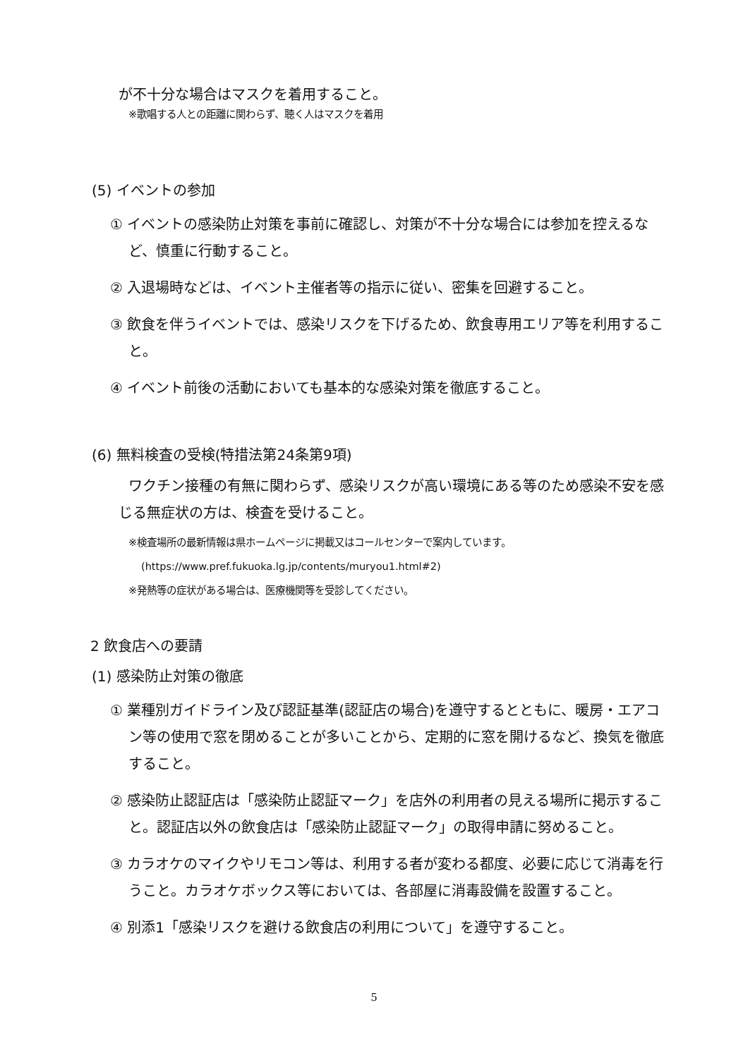が不十分な場合はマスクを着用すること。
※歌唱する人との距離に関わらず、聴く人はマスクを着用
(5) イベントの参加
① イベントの感染防止対策を事前に確認し、対策が不十分な場合には参加を控えるなど、慎重に行動すること。
② 入退場時などは、イベント主催者等の指示に従い、密集を回避すること。
③ 飲食を伴うイベントでは、感染リスクを下げるため、飲食専用エリア等を利用すること。
④ イベント前後の活動においても基本的な感染対策を徹底すること。
(6) 無料検査の受検(特措法第24条第9項)
ワクチン接種の有無に関わらず、感染リスクが高い環境にある等のため感染不安を感じる無症状の方は、検査を受けること。
※検査場所の最新情報は県ホームページに掲載又はコールセンターで案内しています。
(https://www.pref.fukuoka.lg.jp/contents/muryou1.html#2)
※発熱等の症状がある場合は、医療機関等を受診してください。
2 飲食店への要請
(1) 感染防止対策の徹底
① 業種別ガイドライン及び認証基準(認証店の場合)を遵守するとともに、暖房・エアコン等の使用で窓を閉めることが多いことから、定期的に窓を開けるなど、換気を徹底すること。
② 感染防止認証店は「感染防止認証マーク」を店外の利用者の見える場所に掲示すること。認証店以外の飲食店は「感染防止認証マーク」の取得申請に努めること。
③ カラオケのマイクやリモコン等は、利用する者が変わる都度、必要に応じて消毒を行うこと。カラオケボックス等においては、各部屋に消毒設備を設置すること。
④ 別添1「感染リスクを避ける飲食店の利用について」を遵守すること。
5